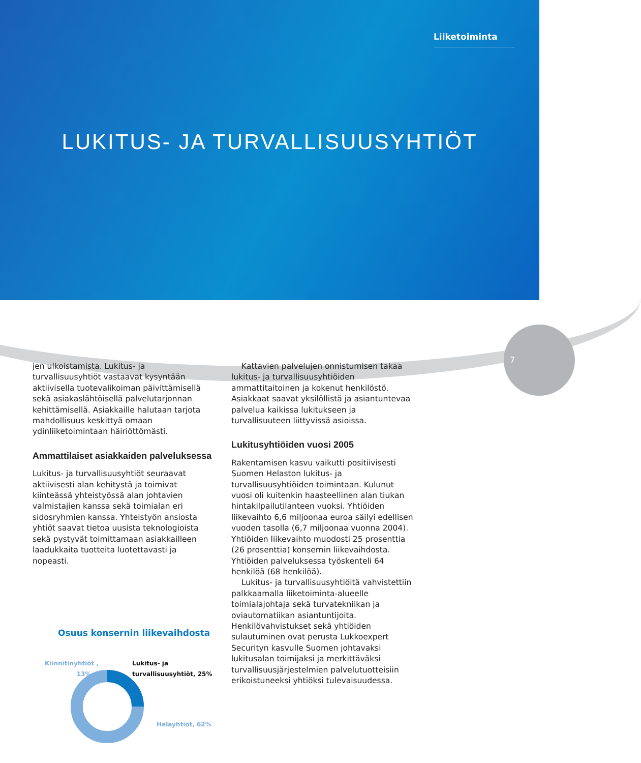Liiketoiminta
LUKITUS- JA TURVALLISUUSYHTIÖT
7
jen ulkoistamista. Lukitus- ja turvallisuusyhtiöt vastaavat kysyntään aktiivisella tuotevalikoiman päivittämisellä sekä asiakaslähtöisellä palvelutarjonnan kehittämisellä. Asiakkaille halutaan tarjota mahdollisuus keskittyä omaan ydinliiketoimintaan häiriöttömästi.
Ammattilaiset asiakkaiden palveluksessa
Lukitus- ja turvallisuusyhtiöt seuraavat aktiivisesti alan kehitystä ja toimivat kiinteässä yhteistyössä alan johtavien valmistajien kanssa sekä toimialan eri sidosryhmien kanssa. Yhteistyön ansiosta yhtiöt saavat tietoa uusista teknologioista sekä pystyvät toimittamaan asiakkailleen laadukkaita tuotteita luotettavasti ja nopeasti.
Osuus konsernin liikevaihdosta
Kiinnitinyhtiöt ,
13%
Lukitus- ja
turvallisuusyhtiöt, 25%
Helayhtiöt, 62%
Kattavien palvelujen onnistumisen takaa lukitus- ja turvallisuusyhtiöiden ammattitaitoinen ja kokenut henkilöstö. Asiakkaat saavat yksilöllistä ja asiantuntevaa palvelua kaikissa lukitukseen ja turvallisuuteen liittyvissä asioissa.
Lukitusyhtiöiden vuosi 2005
Rakentamisen kasvu vaikutti positiivisesti Suomen Helaston lukitus- ja turvallisuusyhtiöiden toimintaan. Kulunut vuosi oli kuitenkin haasteellinen alan tiukan hintakilpailutilanteen vuoksi. Yhtiöiden liikevaihto 6,6 miljoonaa euroa säilyi edellisen vuoden tasolla (6,7 miljoonaa vuonna 2004). Yhtiöiden liikevaihto muodosti 25 prosenttia (26 prosenttia) konsernin liikevaihdosta. Yhtiöiden palveluksessa työskenteli 64 henkilöä (68 henkilöä).
Lukitus- ja turvallisuusyhtiöitä vahvistettiin palkkaamalla liiketoiminta-alueelle toimialajohtaja sekä turvatekniikan ja oviautomatiikan asiantuntijoita. Henkilövahvistukset sekä yhtiöiden sulautuminen ovat perusta Lukkoexpert Securityn kasvulle Suomen johtavaksi lukitusalan toimijaksi ja merkittäväksi turvallisuusjärjestelmien palvelutuotteisiin erikoistuneeksi yhtiöksi tulevaisuudessa.